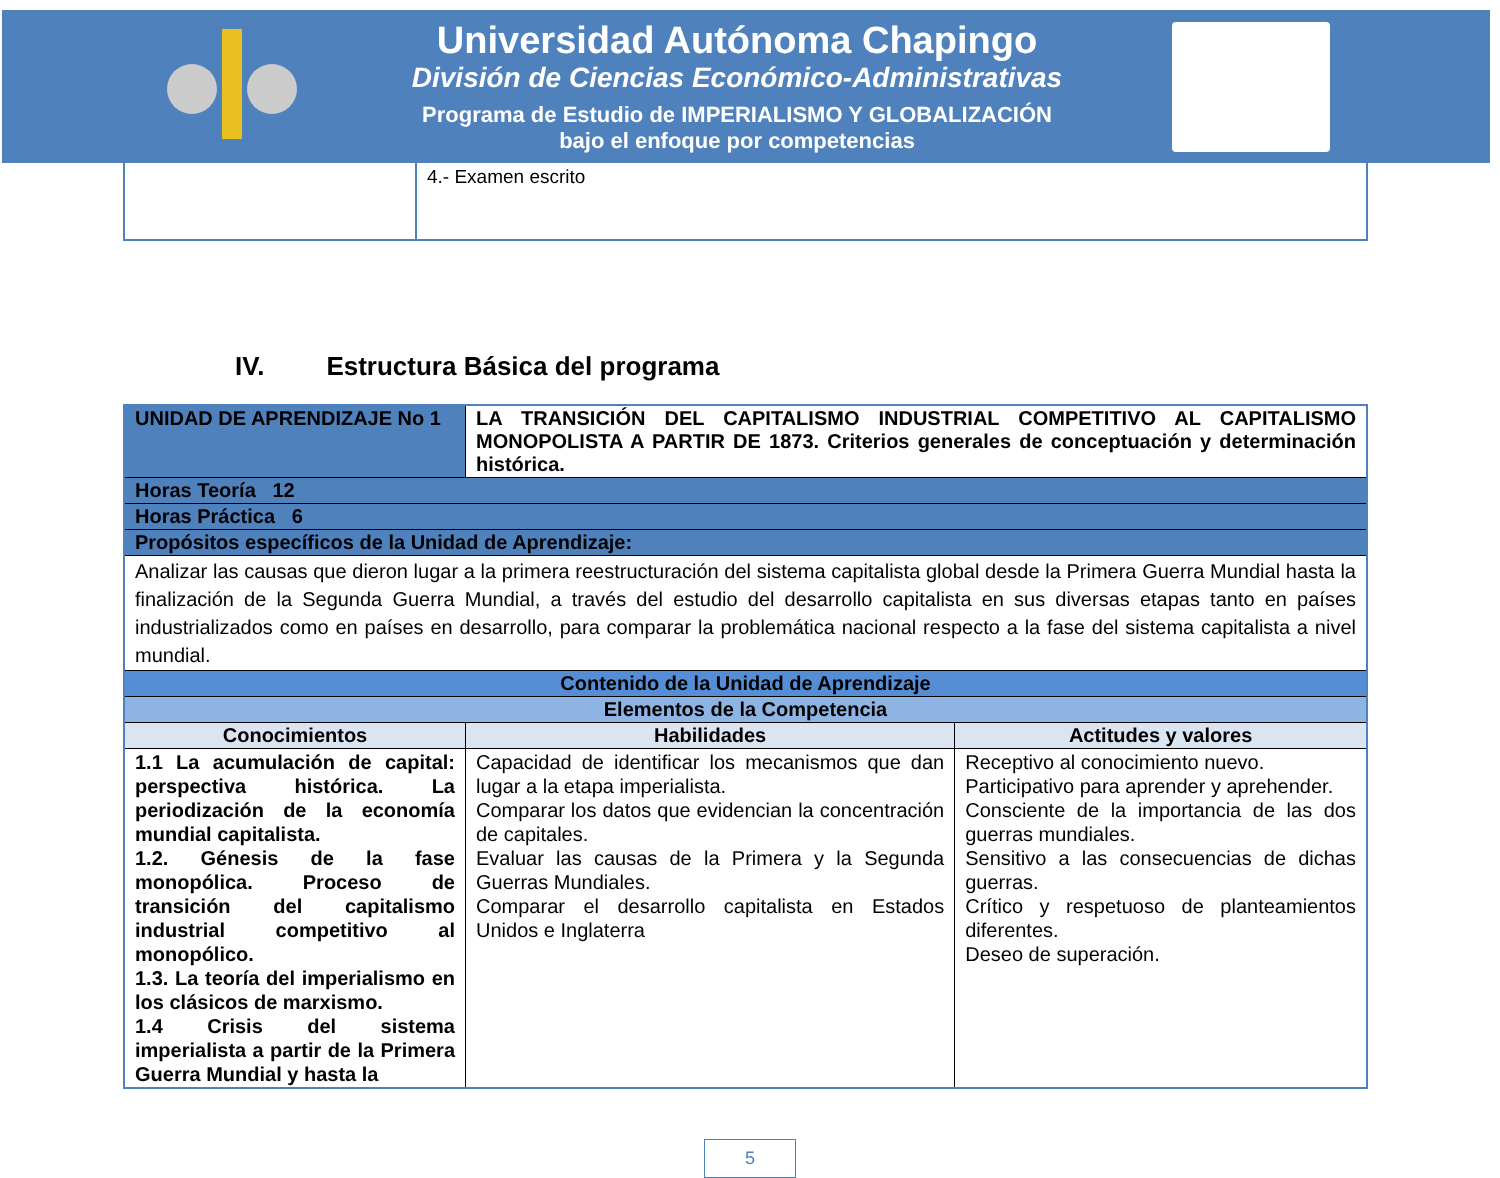Universidad Autónoma Chapingo
División de Ciencias Económico-Administrativas
Programa de Estudio de IMPERIALISMO Y GLOBALIZACIÓN
bajo el enfoque por competencias
| | 4.- Examen escrito |
IV. Estructura Básica del programa
| UNIDAD DE APRENDIZAJE No 1 | LA TRANSICIÓN DEL CAPITALISMO INDUSTRIAL COMPETITIVO AL CAPITALISMO MONOPOLISTA A PARTIR DE 1873. Criterios generales de conceptuación y determinación histórica. | |
| Horas Teoría 12 | | |
| Horas Práctica 6 | | |
| Propósitos específicos de la Unidad de Aprendizaje: | | |
| Analizar las causas que dieron lugar a la primera reestructuración del sistema capitalista global desde la Primera Guerra Mundial hasta la finalización de la Segunda Guerra Mundial, a través del estudio del desarrollo capitalista en sus diversas etapas tanto en países industrializados como en países en desarrollo, para comparar la problemática nacional respecto a la fase del sistema capitalista a nivel mundial. | | |
| Contenido de la Unidad de Aprendizaje | | |
| Elementos de la Competencia | | |
| Conocimientos | Habilidades | Actitudes y valores |
| 1.1 La acumulación de capital: perspectiva histórica. La periodización de la economía mundial capitalista. 1.2. Génesis de la fase monopólica. Proceso de transición del capitalismo industrial competitivo al monopólico. 1.3. La teoría del imperialismo en los clásicos de marxismo. 1.4 Crisis del sistema imperialista a partir de la Primera Guerra Mundial y hasta la | Capacidad de identificar los mecanismos que dan lugar a la etapa imperialista. Comparar los datos que evidencian la concentración de capitales. Evaluar las causas de la Primera y la Segunda Guerras Mundiales. Comparar el desarrollo capitalista en Estados Unidos e Inglaterra | Receptivo al conocimiento nuevo. Participativo para aprender y aprehender. Consciente de la importancia de las dos guerras mundiales. Sensitivo a las consecuencias de dichas guerras. Crítico y respetuoso de planteamientos diferentes. Deseo de superación. |
5